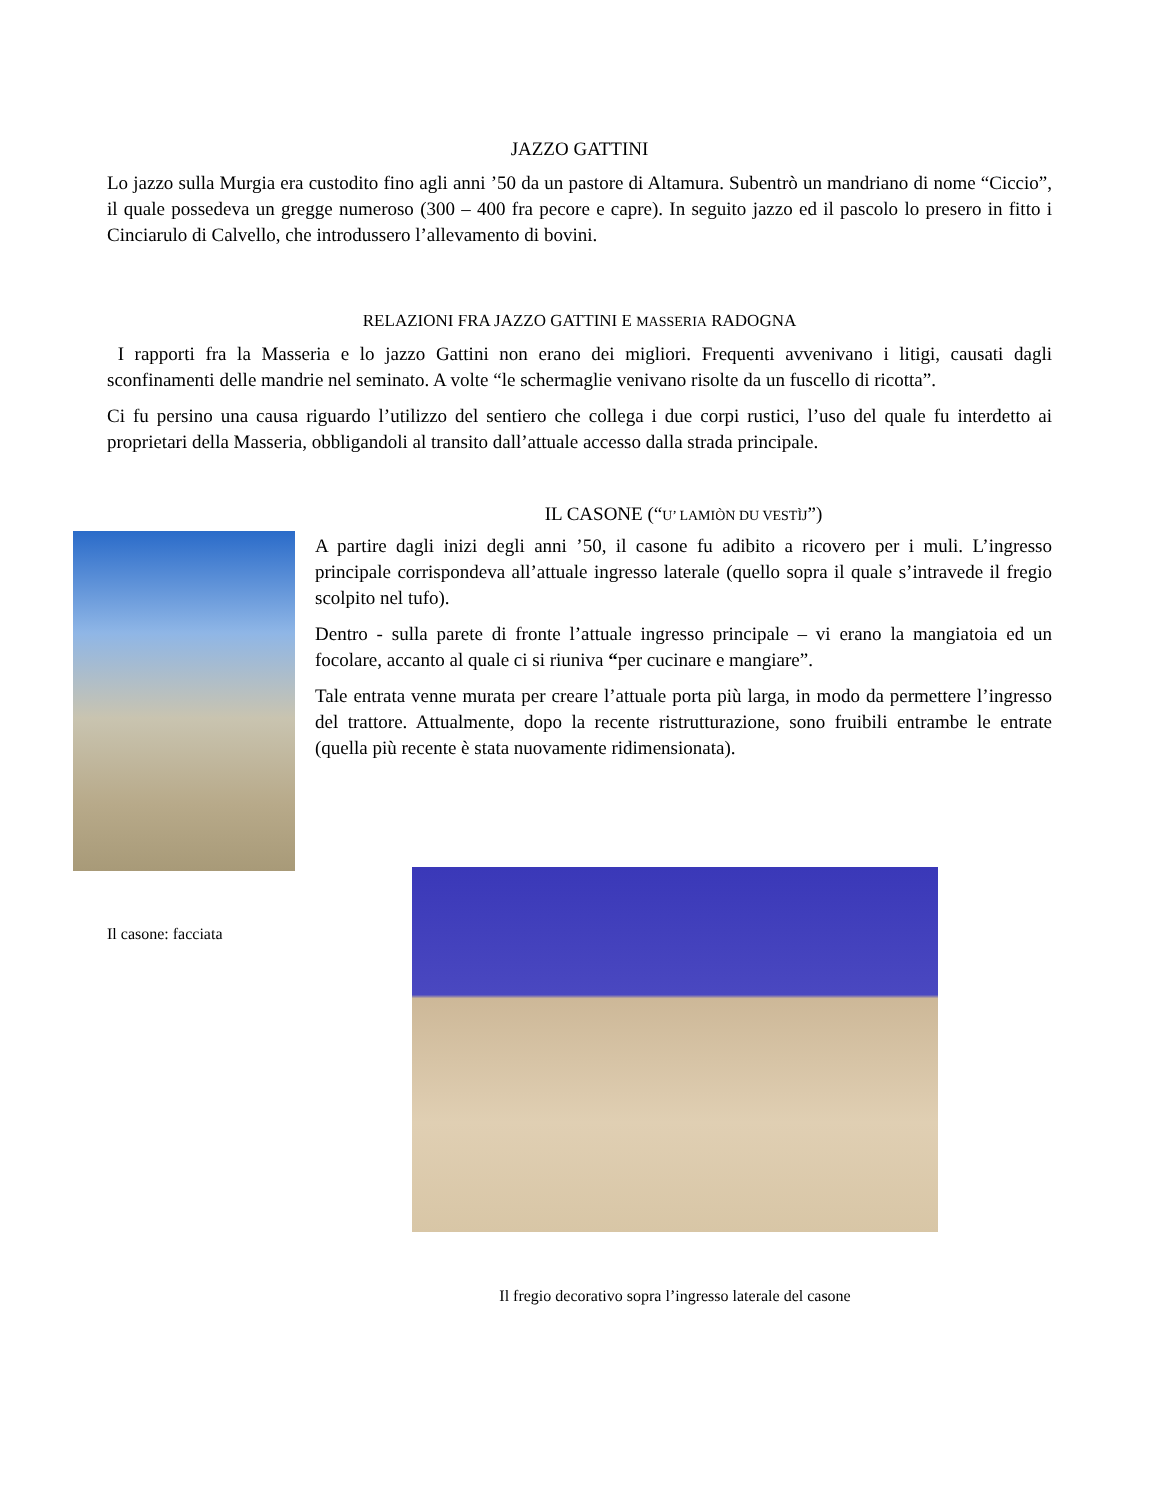JAZZO GATTINI
Lo jazzo sulla Murgia era custodito fino agli anni ’50 da un pastore di Altamura. Subentrò un mandriano di nome “Ciccio”, il quale possedeva un gregge numeroso (300 – 400 fra pecore e capre). In seguito jazzo ed il pascolo lo presero in fitto i Cinciarulo di Calvello, che introdussero l’allevamento di bovini.
RELAZIONI FRA JAZZO GATTINI E MASSERIA RADOGNA
I rapporti fra la Masseria e lo jazzo Gattini non erano dei migliori. Frequenti avvenivano i litigi, causati dagli sconfinamenti delle mandrie nel seminato. A volte “le schermaglie venivano risolte da un fuscello di ricotta”.
Ci fu persino una causa riguardo l’utilizzo del sentiero che collega i due corpi rustici, l’uso del quale fu interdetto ai proprietari della Masseria, obbligandoli al transito dall’attuale accesso dalla strada principale.
Il casone: facciata
IL CASONE (“U’ LAMIÒN DU VESTÌJ”)
A partire dagli inizi degli anni ’50, il casone fu adibito a ricovero per i muli. L’ingresso principale corrispondeva all’attuale ingresso laterale (quello sopra il quale s’intravede il fregio scolpito nel tufo).
Dentro - sulla parete di fronte l’attuale ingresso principale – vi erano la mangiatoia ed un focolare, accanto al quale ci si riuniva “per cucinare e mangiare”.
Tale entrata venne murata per creare l’attuale porta più larga, in modo da permettere l’ingresso del trattore. Attualmente, dopo la recente ristrutturazione, sono fruibili entrambe le entrate (quella più recente è stata nuovamente ridimensionata).
Il fregio decorativo sopra l’ingresso laterale del casone